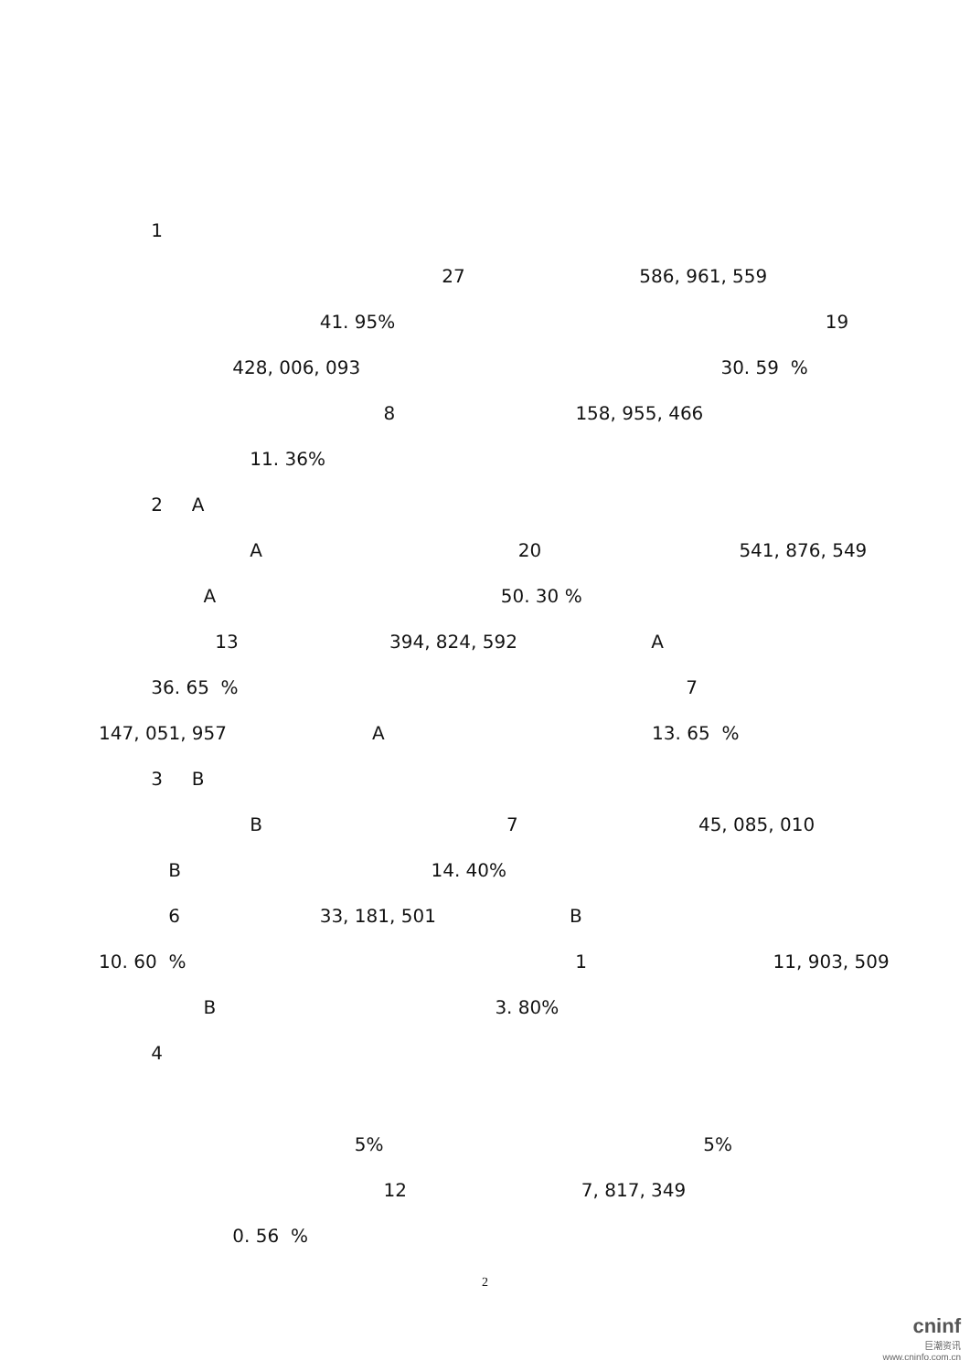1
27 586, 961, 559
41. 95% 19
428, 006, 093 30. 59 %
8 158, 955, 466
11. 36%
2 A
A 20 541, 876, 549
A 50. 30 %
13 394, 824, 592 A
36. 65 % 7
147, 051, 957 A 13. 65 %
3 B
B 7 45, 085, 010
B 14. 40%
6 33, 181, 501 B
10. 60 % 1 11, 903, 509
B 3. 80%
4
5% 5%
12 7, 817, 349
0. 56 %
2
cninf
巨潮资讯
www.cninfo.com.cn